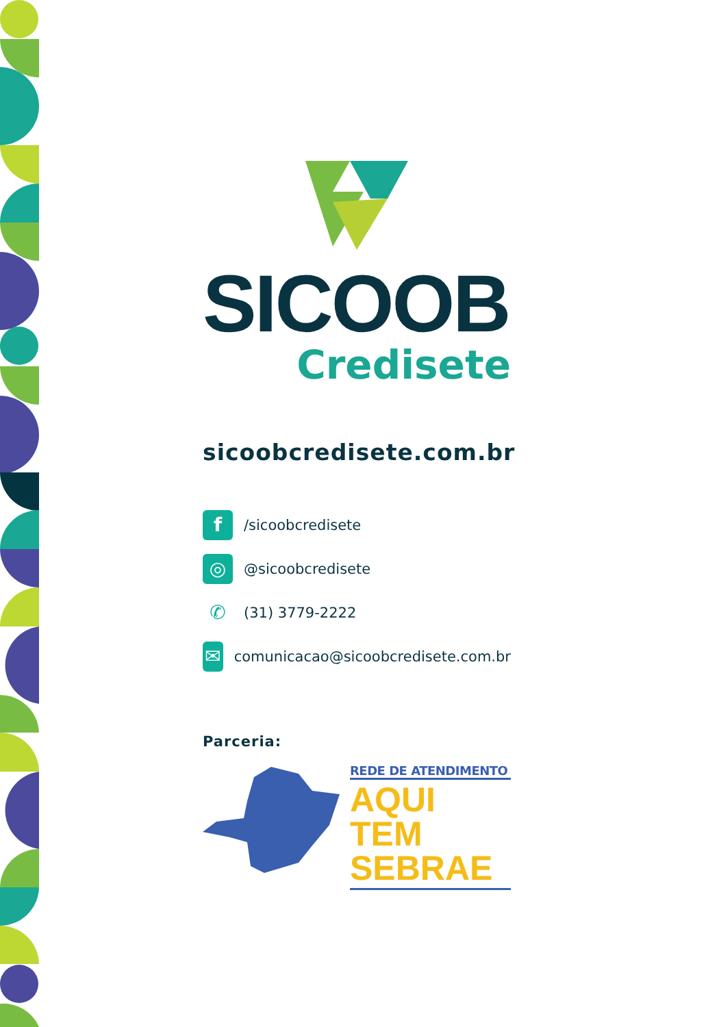SICOOB
Credisete
sicoobcredisete.com.br
f /sicoobcredisete
◎ @sicoobcredisete
✆ (31) 3779-2222
✉ comunicacao@sicoobcredisete.com.br
Parceria:
REDE DE ATENDIMENTO
AQUI TEM
SEBRAE